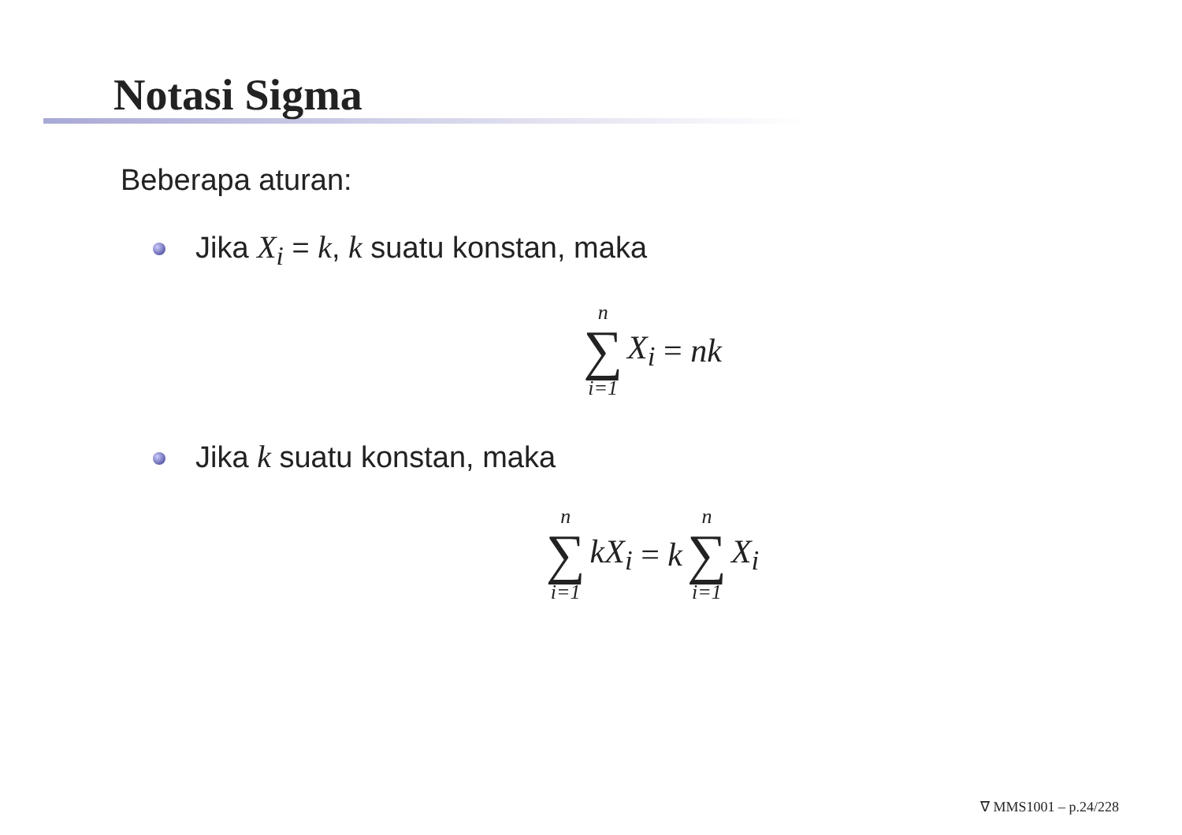Notasi Sigma
Beberapa aturan:
Jika X<sub>i</sub> = k, k suatu konstan, maka
n ∑ i=1 X<sub>i</sub> = nk
Jika k suatu konstan, maka
n ∑ i=1 kX<sub>i</sub> = k n ∑ i=1 X<sub>i</sub>
∇ MMS1001 – p.24/228